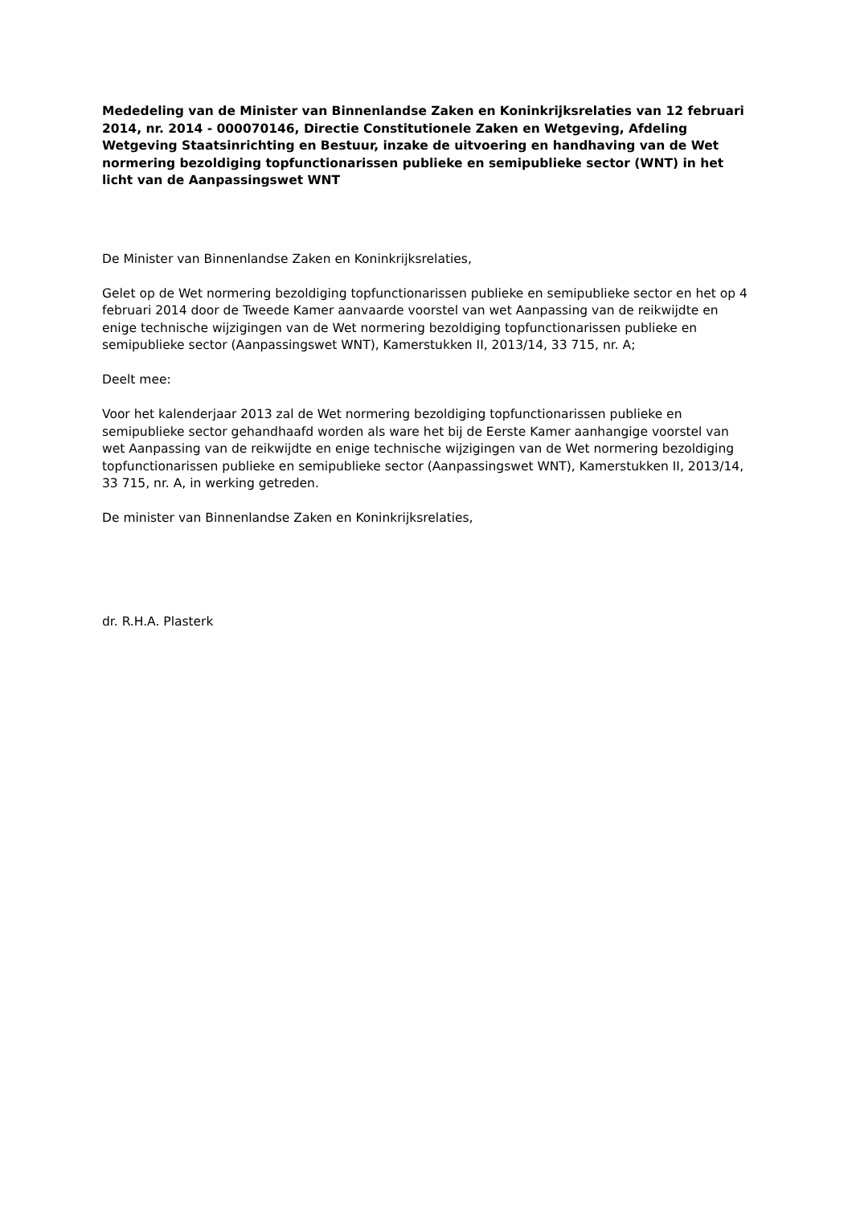Mededeling van de Minister van Binnenlandse Zaken en Koninkrijksrelaties van 12 februari 2014, nr. 2014 - 000070146, Directie Constitutionele Zaken en Wetgeving, Afdeling Wetgeving Staatsinrichting en Bestuur, inzake de uitvoering en handhaving van de Wet normering bezoldiging topfunctionarissen publieke en semipublieke sector (WNT) in het licht van de Aanpassingswet WNT
De Minister van Binnenlandse Zaken en Koninkrijksrelaties,
Gelet op de Wet normering bezoldiging topfunctionarissen publieke en semipublieke sector en het op 4 februari 2014 door de Tweede Kamer aanvaarde voorstel van wet Aanpassing van de reikwijdte en enige technische wijzigingen van de Wet normering bezoldiging topfunctionarissen publieke en semipublieke sector (Aanpassingswet WNT), Kamerstukken II, 2013/14, 33 715, nr. A;
Deelt mee:
Voor het kalenderjaar 2013 zal de Wet normering bezoldiging topfunctionarissen publieke en semipublieke sector gehandhaafd worden als ware het bij de Eerste Kamer aanhangige voorstel van wet Aanpassing van de reikwijdte en enige technische wijzigingen van de Wet normering bezoldiging topfunctionarissen publieke en semipublieke sector (Aanpassingswet WNT), Kamerstukken II, 2013/14, 33 715, nr. A, in werking getreden.
De minister van Binnenlandse Zaken en Koninkrijksrelaties,
dr. R.H.A. Plasterk